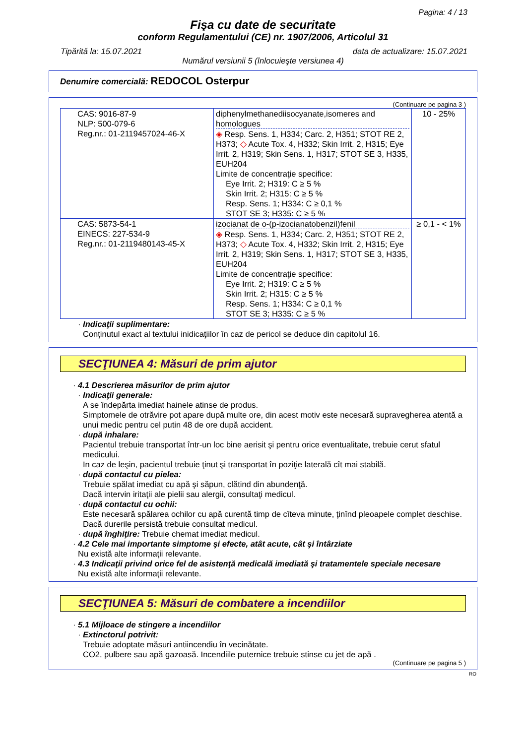Pagina: 4 / 13
Fişa cu date de securitate
conform Regulamentului (CE) nr. 1907/2006, Articolul 31
Tipărită la: 15.07.2021 data de actualizare: 15.07.2021
Numărul versiunii 5 (înlocuieşte versiunea 4)
Denumire comercială: REDOCOL Osterpur
(Continuare pe pagina 3 )
| CAS: 9016-87-9 NLP: 500-079-6 Reg.nr.: 01-2119457024-46-X | diphenylmethanediisocyanate,isomeres and homologues ◈ Resp. Sens. 1, H334; Carc. 2, H351; STOT RE 2, H373; ◇ Acute Tox. 4, H332; Skin Irrit. 2, H315; Eye Irrit. 2, H319; Skin Sens. 1, H317; STOT SE 3, H335, EUH204 Limite de concentraţie specifice: Eye Irrit. 2; H319: C ≥ 5 % Skin Irrit. 2; H315: C ≥ 5 % Resp. Sens. 1; H334: C ≥ 0,1 % STOT SE 3; H335: C ≥ 5 % | 10 - 25% |
| CAS: 5873-54-1 EINECS: 227-534-9 Reg.nr.: 01-2119480143-45-X | izocianat de o-(p-izocianatobenzil)fenil ◈ Resp. Sens. 1, H334; Carc. 2, H351; STOT RE 2, H373; ◇ Acute Tox. 4, H332; Skin Irrit. 2, H315; Eye Irrit. 2, H319; Skin Sens. 1, H317; STOT SE 3, H335, EUH204 Limite de concentraţie specifice: Eye Irrit. 2; H319: C ≥ 5 % Skin Irrit. 2; H315: C ≥ 5 % Resp. Sens. 1; H334: C ≥ 0,1 % STOT SE 3; H335: C ≥ 5 % | ≥ 0,1 - < 1% |
· Indicaţii suplimentare:
Conţinutul exact al textului inidicaţiilor în caz de pericol se deduce din capitolul 16.
SECŢIUNEA 4: Măsuri de prim ajutor
· 4.1 Descrierea măsurilor de prim ajutor
· Indicaţii generale:
A se îndepărta imediat hainele atinse de produs.
Simptomele de otrăvire pot apare după multe ore, din acest motiv este necesară supravegherea atentă a unui medic pentru cel putin 48 de ore după accident.
· după inhalare:
Pacientul trebuie transportat într-un loc bine aerisit şi pentru orice eventualitate, trebuie cerut sfatul medicului.
In caz de leşin, pacientul trebuie ţinut şi transportat în poziţie laterală cît mai stabilă.
· după contactul cu pielea:
Trebuie spălat imediat cu apă şi săpun, clătind din abundenţă.
Dacă intervin iritaţii ale pielii sau alergii, consultaţi medicul.
· după contactul cu ochii:
Este necesară spălarea ochilor cu apă curentă timp de cîteva minute, ţinînd pleoapele complet deschise. Dacă durerile persistă trebuie consultat medicul.
· după înghiţire: Trebuie chemat imediat medicul.
· 4.2 Cele mai importante simptome şi efecte, atât acute, cât şi întârziate
Nu există alte informaţii relevante.
· 4.3 Indicaţii privind orice fel de asistenţă medicală imediată şi tratamentele speciale necesare
Nu există alte informaţii relevante.
SECŢIUNEA 5: Măsuri de combatere a incendiilor
· 5.1 Mijloace de stingere a incendiilor
· Extinctorul potrivit:
Trebuie adoptate măsuri antiincendiu în vecinătate.
CO2, pulbere sau apă gazoasă. Incendiile puternice trebuie stinse cu jet de apă .
(Continuare pe pagina 5 )
RO